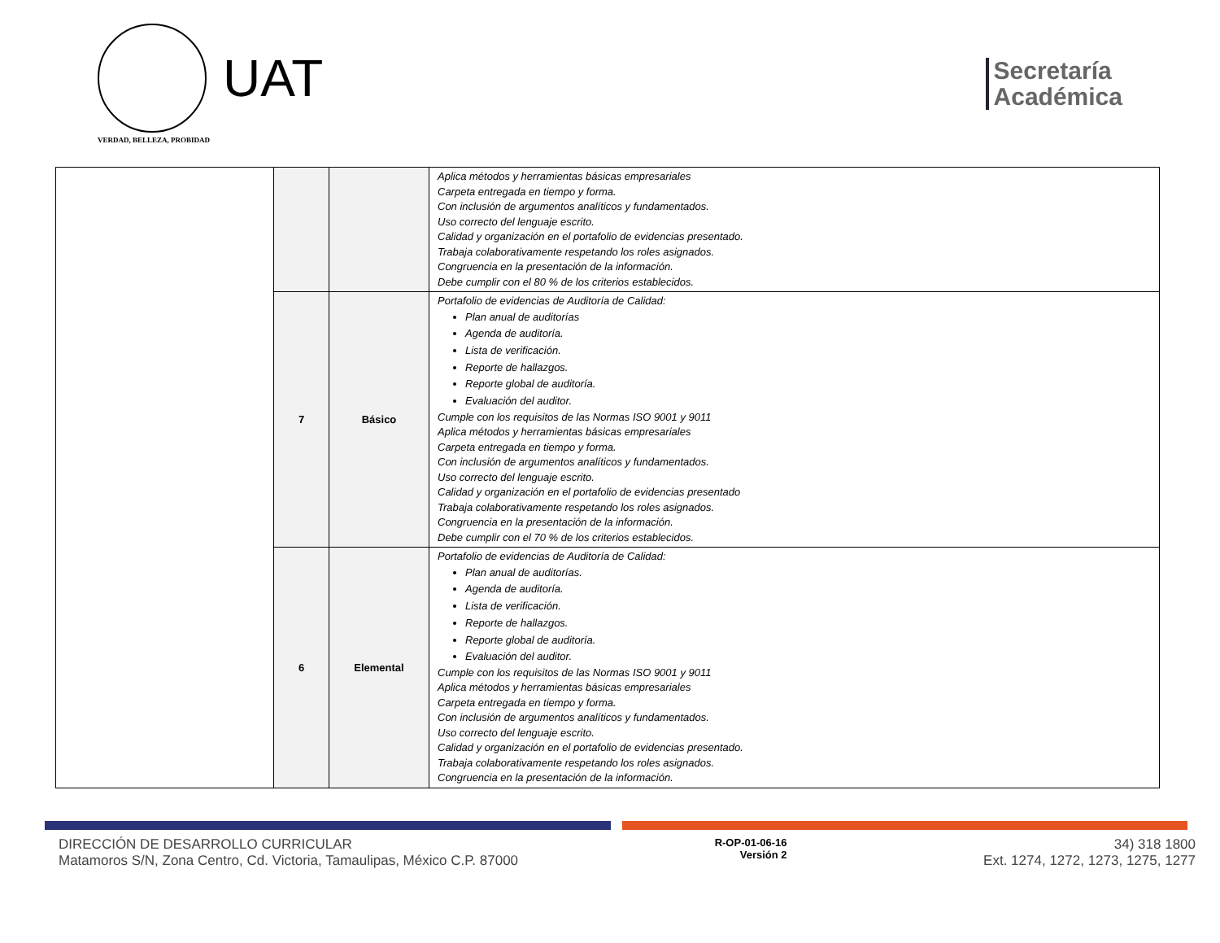UAT
VERDAD, BELLEZA, PROBIDAD
Secretaría
Académica
| | | | Aplica métodos y herramientas básicas empresariales Carpeta entregada en tiempo y forma. Con inclusión de argumentos analíticos y fundamentados. Uso correcto del lenguaje escrito. Calidad y organización en el portafolio de evidencias presentado. Trabaja colaborativamente respetando los roles asignados. Congruencia en la presentación de la información. Debe cumplir con el 80 % de los criterios establecidos. |
| | 7 | Básico | Portafolio de evidencias de Auditoría de Calidad: Plan anual de auditorías Agenda de auditoría. Lista de verificación. Reporte de hallazgos. Reporte global de auditoría. Evaluación del auditor. Cumple con los requisitos de las Normas ISO 9001 y 9011 Aplica métodos y herramientas básicas empresariales Carpeta entregada en tiempo y forma. Con inclusión de argumentos analíticos y fundamentados. Uso correcto del lenguaje escrito. Calidad y organización en el portafolio de evidencias presentado Trabaja colaborativamente respetando los roles asignados. Congruencia en la presentación de la información. Debe cumplir con el 70 % de los criterios establecidos. |
| | 6 | Elemental | Portafolio de evidencias de Auditoría de Calidad: Plan anual de auditorías. Agenda de auditoría. Lista de verificación. Reporte de hallazgos. Reporte global de auditoría. Evaluación del auditor. Cumple con los requisitos de las Normas ISO 9001 y 9011 Aplica métodos y herramientas básicas empresariales Carpeta entregada en tiempo y forma. Con inclusión de argumentos analíticos y fundamentados. Uso correcto del lenguaje escrito. Calidad y organización en el portafolio de evidencias presentado. Trabaja colaborativamente respetando los roles asignados. Congruencia en la presentación de la información. |
DIRECCIÓN DE DESARROLLO CURRICULAR
Matamoros S/N, Zona Centro, Cd. Victoria, Tamaulipas, México C.P. 87000
R-OP-01-06-16
Versión 2
34) 318 1800
Ext. 1274, 1272, 1273, 1275, 1277